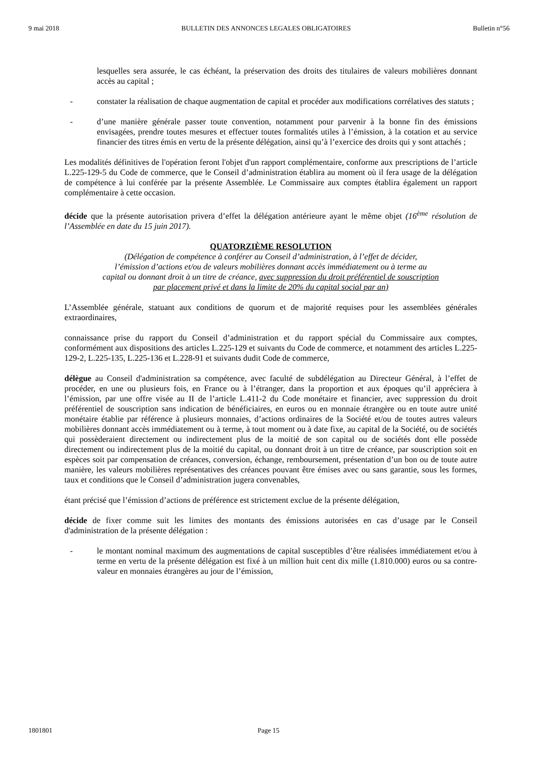9 mai 2018 BULLETIN DES ANNONCES LEGALES OBLIGATOIRES Bulletin n°56
lesquelles sera assurée, le cas échéant, la préservation des droits des titulaires de valeurs mobilières donnant accès au capital ;
- constater la réalisation de chaque augmentation de capital et procéder aux modifications corrélatives des statuts ;
- d’une manière générale passer toute convention, notamment pour parvenir à la bonne fin des émissions envisagées, prendre toutes mesures et effectuer toutes formalités utiles à l’émission, à la cotation et au service financier des titres émis en vertu de la présente délégation, ainsi qu’à l’exercice des droits qui y sont attachés ;
Les modalités définitives de l'opération feront l'objet d'un rapport complémentaire, conforme aux prescriptions de l’article L.225-129-5 du Code de commerce, que le Conseil d’administration établira au moment où il fera usage de la délégation de compétence à lui conférée par la présente Assemblée. Le Commissaire aux comptes établira également un rapport complémentaire à cette occasion.
décide que la présente autorisation privera d’effet la délégation antérieure ayant le même objet (16<sup>ème</sup> résolution de l’Assemblée en date du 15 juin 2017).
QUATORZIÈME RESOLUTION
(Délégation de compétence à conférer au Conseil d’administration, à l’effet de décider,
l’émission d’actions et/ou de valeurs mobilières donnant accès immédiatement ou à terme au
capital ou donnant droit à un titre de créance, avec suppression du droit préférentiel de souscription
par placement privé et dans la limite de 20% du capital social par an)
L’Assemblée générale, statuant aux conditions de quorum et de majorité requises pour les assemblées générales extraordinaires,
connaissance prise du rapport du Conseil d’administration et du rapport spécial du Commissaire aux comptes, conformément aux dispositions des articles L.225-129 et suivants du Code de commerce, et notamment des articles L.225-129-2, L.225-135, L.225-136 et L.228-91 et suivants dudit Code de commerce,
délègue au Conseil d'administration sa compétence, avec faculté de subdélégation au Directeur Général, à l’effet de procéder, en une ou plusieurs fois, en France ou à l’étranger, dans la proportion et aux époques qu’il appréciera à l’émission, par une offre visée au II de l’article L.411-2 du Code monétaire et financier, avec suppression du droit préférentiel de souscription sans indication de bénéficiaires, en euros ou en monnaie étrangère ou en toute autre unité monétaire établie par référence à plusieurs monnaies, d’actions ordinaires de la Société et/ou de toutes autres valeurs mobilières donnant accès immédiatement ou à terme, à tout moment ou à date fixe, au capital de la Société, ou de sociétés qui possèderaient directement ou indirectement plus de la moitié de son capital ou de sociétés dont elle possède directement ou indirectement plus de la moitié du capital, ou donnant droit à un titre de créance, par souscription soit en espèces soit par compensation de créances, conversion, échange, remboursement, présentation d’un bon ou de toute autre manière, les valeurs mobilières représentatives des créances pouvant être émises avec ou sans garantie, sous les formes, taux et conditions que le Conseil d’administration jugera convenables,
étant précisé que l’émission d’actions de préférence est strictement exclue de la présente délégation,
décide de fixer comme suit les limites des montants des émissions autorisées en cas d’usage par le Conseil d'administration de la présente délégation :
- le montant nominal maximum des augmentations de capital susceptibles d’être réalisées immédiatement et/ou à terme en vertu de la présente délégation est fixé à un million huit cent dix mille (1.810.000) euros ou sa contre-valeur en monnaies étrangères au jour de l’émission,
1801801 Page 15